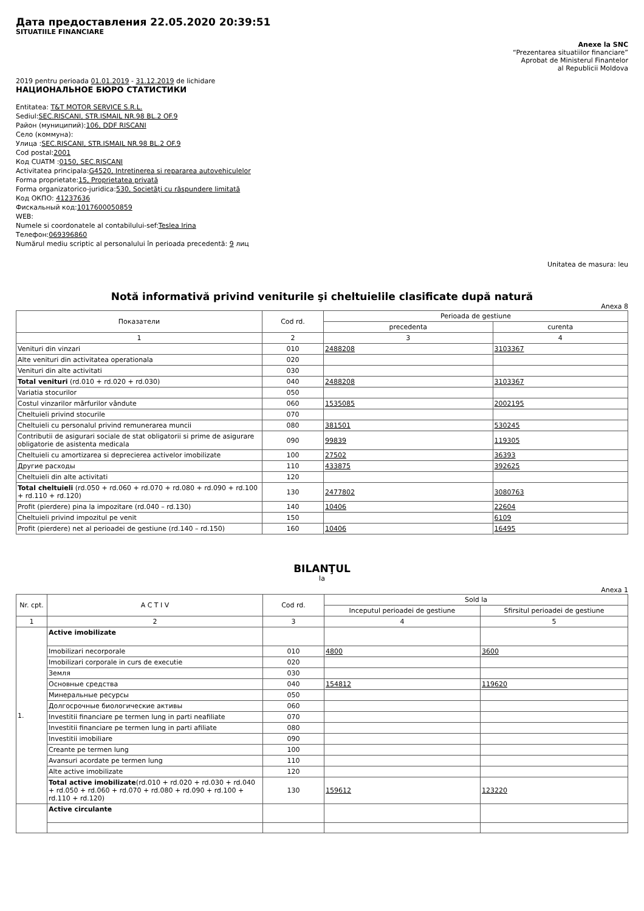Дата предоставления 22.05.2020 20:39:51
SITUATIILE FINANCIARE
Anexe la SNC
“Prezentarea situatiilor financiare”
Aprobat de Ministerul Finantelor
al Republicii Moldova
2019 pentru perioada 01.01.2019 - 31.12.2019 de lichidare
НАЦИОНАЛЬНОЕ БЮРО СТАТИСТИКИ
Entitatea: T&T MOTOR SERVICE S.R.L.
Sediul:SEC.RISCANI, STR.ISMAIL NR.98 BL.2 OF.9
Район (муниципий):106, DDF RISCANI
Село (коммуна):
Улица :SEC.RISCANI, STR.ISMAIL NR.98 BL.2 OF.9
Cod postal:2001
Код CUATM :0150, SEC.RISCANI
Activitatea principala:G4520, Intretinerea si repararea autovehiculelor
Forma proprietate:15, Proprietatea privată
Forma organizatorico-juridica:530, Societăţi cu răspundere limitată
Код ОКПО: 41237636
Фискальный код:1017600050859
WEB:
Numele si coordonatele al contabilului-sef:Teslea Irina
Телефон:069396860
Numărul mediu scriptic al personalului în perioada precedentă: 9 лиц
Unitatea de masura: leu
Notă informativă privind veniturile şi cheltuielile clasificate după natură
Anexa 8
| Показатели | Cod rd. | Perioada de gestiune | |
| --- | --- | --- | --- |
| | | precedenta | curenta |
| 1 | 2 | 3 | 4 |
| Venituri din vinzari | 010 | 2488208 | 3103367 |
| Alte venituri din activitatea operationala | 020 | | |
| Venituri din alte activitati | 030 | | |
| Total venituri (rd.010 + rd.020 + rd.030) | 040 | 2488208 | 3103367 |
| Variatia stocurilor | 050 | | |
| Costul vinzarilor mărfurilor vândute | 060 | 1535085 | 2002195 |
| Cheltuieli privind stocurile | 070 | | |
| Cheltuieli cu personalul privind remunerarea muncii | 080 | 381501 | 530245 |
| Contributii de asigurari sociale de stat obligatorii si prime de asigurare obligatorie de asistenta medicala | 090 | 99839 | 119305 |
| Cheltuieli cu amortizarea si deprecierea activelor imobilizate | 100 | 27502 | 36393 |
| Другие расходы | 110 | 433875 | 392625 |
| Cheltuieli din alte activitati | 120 | | |
| Total cheltuieli (rd.050 + rd.060 + rd.070 + rd.080 + rd.090 + rd.100 + rd.110 + rd.120) | 130 | 2477802 | 3080763 |
| Profit (pierdere) pina la impozitare (rd.040 – rd.130) | 140 | 10406 | 22604 |
| Cheltuieli privind impozitul pe venit | 150 | | 6109 |
| Profit (pierdere) net al perioadei de gestiune (rd.140 – rd.150) | 160 | 10406 | 16495 |
BILANŢUL
la
Anexa 1
| Nr. cpt. | A C T I V | Cod rd. | Sold la | |
| --- | --- | --- | --- | --- |
| | | | Inceputul perioadei de gestiune | Sfirsitul perioadei de gestiune |
| 1 | 2 | 3 | 4 | 5 |
| 1. | Active imobilizate | | | |
| | Imobilizari necorporale | 010 | 4800 | 3600 |
| | Imobilizari corporale in curs de executie | 020 | | |
| | Земля | 030 | | |
| | Основные средства | 040 | 154812 | 119620 |
| | Минеральные ресурсы | 050 | | |
| | Долгосрочные биологические активы | 060 | | |
| | Investitii financiare pe termen lung in parti neafiliate | 070 | | |
| | Investitii financiare pe termen lung in parti afiliate | 080 | | |
| | Investitii imobiliare | 090 | | |
| | Creante pe termen lung | 100 | | |
| | Avansuri acordate pe termen lung | 110 | | |
| | Alte active imobilizate | 120 | | |
| | Total active imobilizate (rd.010 + rd.020 + rd.030 + rd.040 + rd.050 + rd.060 + rd.070 + rd.080 + rd.090 + rd.100 + rd.110 + rd.120) | 130 | 159612 | 123220 |
| | Active circulante | | | |